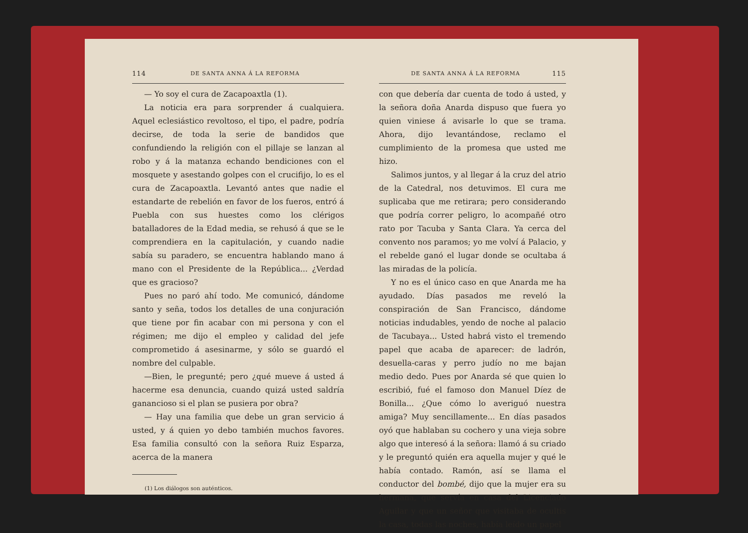114 DE SANTA ANNA Á LA REFORMA
— Yo soy el cura de Zacapoaxtla (1).
La noticia era para sorprender á cualquiera. Aquel eclesiástico revoltoso, el tipo, el padre, podría decirse, de toda la serie de bandidos que confundiendo la religión con el pillaje se lanzan al robo y á la matanza echando bendiciones con el mosquete y asestando golpes con el crucifijo, lo es el cura de Zacapoaxtla. Levantó antes que nadie el estandarte de rebelión en favor de los fueros, entró á Puebla con sus huestes como los clérigos batalladores de la Edad media, se rehusó á que se le comprendiera en la capitulación, y cuando nadie sabía su paradero, se encuentra hablando mano á mano con el Presidente de la República... ¿Verdad que es gracioso?
Pues no paró ahí todo. Me comunicó, dándome santo y seña, todos los detalles de una conjuración que tiene por fin acabar con mi persona y con el régimen; me dijo el empleo y calidad del jefe comprometido á asesinarme, y sólo se guardó el nombre del culpable.
—Bien, le pregunté; pero ¿qué mueve á usted á hacerme esa denuncia, cuando quizá usted saldría ganancioso si el plan se pusiera por obra?
— Hay una familia que debe un gran servicio á usted, y á quien yo debo también muchos favores. Esa familia consultó con la señora Ruiz Esparza, acerca de la manera
(1) Los diálogos son auténticos.
DE SANTA ANNA Á LA REFORMA 115
con que debería dar cuenta de todo á usted, y la señora doña Anarda dispuso que fuera yo quien viniese á avisarle lo que se trama. Ahora, dijo levantándose, reclamo el cumplimiento de la promesa que usted me hizo.
Salimos juntos, y al llegar á la cruz del atrio de la Catedral, nos detuvimos. El cura me suplicaba que me retirara; pero considerando que podría correr peligro, lo acompañé otro rato por Tacuba y Santa Clara. Ya cerca del convento nos paramos; yo me volví á Palacio, y el rebelde ganó el lugar donde se ocultaba á las miradas de la policía.
Y no es el único caso en que Anarda me ha ayudado. Días pasados me reveló la conspiración de San Francisco, dándome noticias indudables, yendo de noche al palacio de Tacubaya... Usted habrá visto el tremendo papel que acaba de aparecer: de ladrón, desuella-caras y perro judío no me bajan medio dedo. Pues por Anarda sé que quien lo escribió, fué el famoso don Manuel Díez de Bonilla... ¿Que cómo lo averiguó nuestra amiga? Muy sencillamente... En días pasados oyó que hablaban su cochero y una vieja sobre algo que interesó á la señora: llamó á su criado y le preguntó quién era aquella mujer y qué le había contado. Ramón, así se llama el conductor del bombé, dijo que la mujer era su hermana, que servía en casa del Licenciado Aguilar y que un señor que visitaba de ocultis la casa, todas las noches, había leído un papel